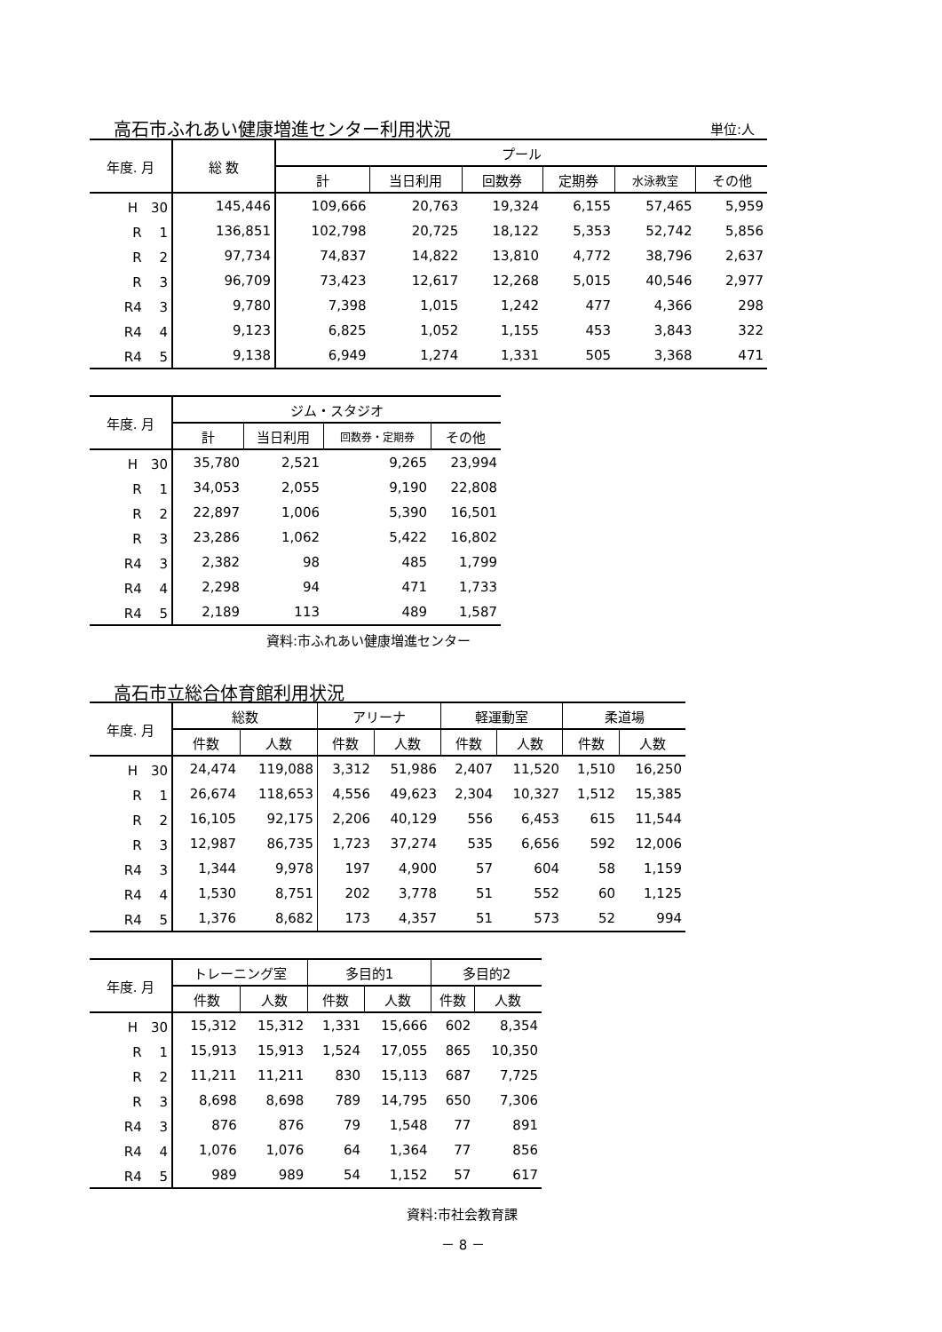高石市ふれあい健康増進センター利用状況
単位:人
| 年度. 月 | 総 数 | プール | | | | | |
| --- | --- | --- | --- | --- | --- | --- | --- |
| | | 計 | 当日利用 | 回数券 | 定期券 | 水泳教室 | その他 |
| H 30 | 145,446 | 109,666 | 20,763 | 19,324 | 6,155 | 57,465 | 5,959 |
| R 1 | 136,851 | 102,798 | 20,725 | 18,122 | 5,353 | 52,742 | 5,856 |
| R 2 | 97,734 | 74,837 | 14,822 | 13,810 | 4,772 | 38,796 | 2,637 |
| R 3 | 96,709 | 73,423 | 12,617 | 12,268 | 5,015 | 40,546 | 2,977 |
| R4 3 | 9,780 | 7,398 | 1,015 | 1,242 | 477 | 4,366 | 298 |
| R4 4 | 9,123 | 6,825 | 1,052 | 1,155 | 453 | 3,843 | 322 |
| R4 5 | 9,138 | 6,949 | 1,274 | 1,331 | 505 | 3,368 | 471 |
| 年度. 月 | ジム・スタジオ | | | |
| --- | --- | --- | --- | --- |
| | 計 | 当日利用 | 回数券・定期券 | その他 |
| H 30 | 35,780 | 2,521 | 9,265 | 23,994 |
| R 1 | 34,053 | 2,055 | 9,190 | 22,808 |
| R 2 | 22,897 | 1,006 | 5,390 | 16,501 |
| R 3 | 23,286 | 1,062 | 5,422 | 16,802 |
| R4 3 | 2,382 | 98 | 485 | 1,799 |
| R4 4 | 2,298 | 94 | 471 | 1,733 |
| R4 5 | 2,189 | 113 | 489 | 1,587 |
資料:市ふれあい健康増進センター
高石市立総合体育館利用状況
| 年度. 月 | 総数 | | アリーナ | | 軽運動室 | | 柔道場 | |
| --- | --- | --- | --- | --- | --- | --- | --- | --- |
| | 件数 | 人数 | 件数 | 人数 | 件数 | 人数 | 件数 | 人数 |
| H 30 | 24,474 | 119,088 | 3,312 | 51,986 | 2,407 | 11,520 | 1,510 | 16,250 |
| R 1 | 26,674 | 118,653 | 4,556 | 49,623 | 2,304 | 10,327 | 1,512 | 15,385 |
| R 2 | 16,105 | 92,175 | 2,206 | 40,129 | 556 | 6,453 | 615 | 11,544 |
| R 3 | 12,987 | 86,735 | 1,723 | 37,274 | 535 | 6,656 | 592 | 12,006 |
| R4 3 | 1,344 | 9,978 | 197 | 4,900 | 57 | 604 | 58 | 1,159 |
| R4 4 | 1,530 | 8,751 | 202 | 3,778 | 51 | 552 | 60 | 1,125 |
| R4 5 | 1,376 | 8,682 | 173 | 4,357 | 51 | 573 | 52 | 994 |
| 年度. 月 | トレーニング室 | | 多目的1 | | 多目的2 | |
| --- | --- | --- | --- | --- | --- | --- |
| | 件数 | 人数 | 件数 | 人数 | 件数 | 人数 |
| H 30 | 15,312 | 15,312 | 1,331 | 15,666 | 602 | 8,354 |
| R 1 | 15,913 | 15,913 | 1,524 | 17,055 | 865 | 10,350 |
| R 2 | 11,211 | 11,211 | 830 | 15,113 | 687 | 7,725 |
| R 3 | 8,698 | 8,698 | 789 | 14,795 | 650 | 7,306 |
| R4 3 | 876 | 876 | 79 | 1,548 | 77 | 891 |
| R4 4 | 1,076 | 1,076 | 64 | 1,364 | 77 | 856 |
| R4 5 | 989 | 989 | 54 | 1,152 | 57 | 617 |
資料:市社会教育課
－ 8 －